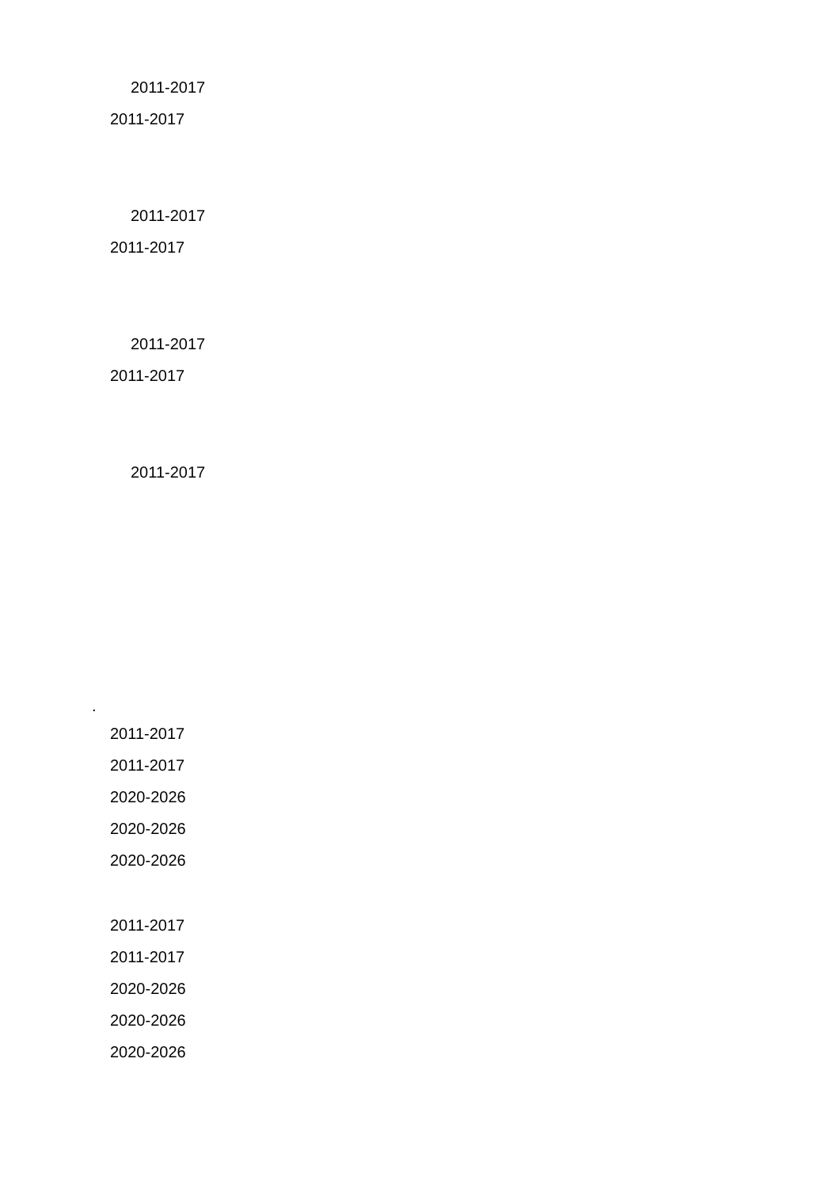2011-2017
2011-2017
2011-2017
2011-2017
2011-2017
2011-2017
2011-2017
.
2011-2017
2011-2017
2020-2026
2020-2026
2020-2026
2011-2017
2011-2017
2020-2026
2020-2026
2020-2026